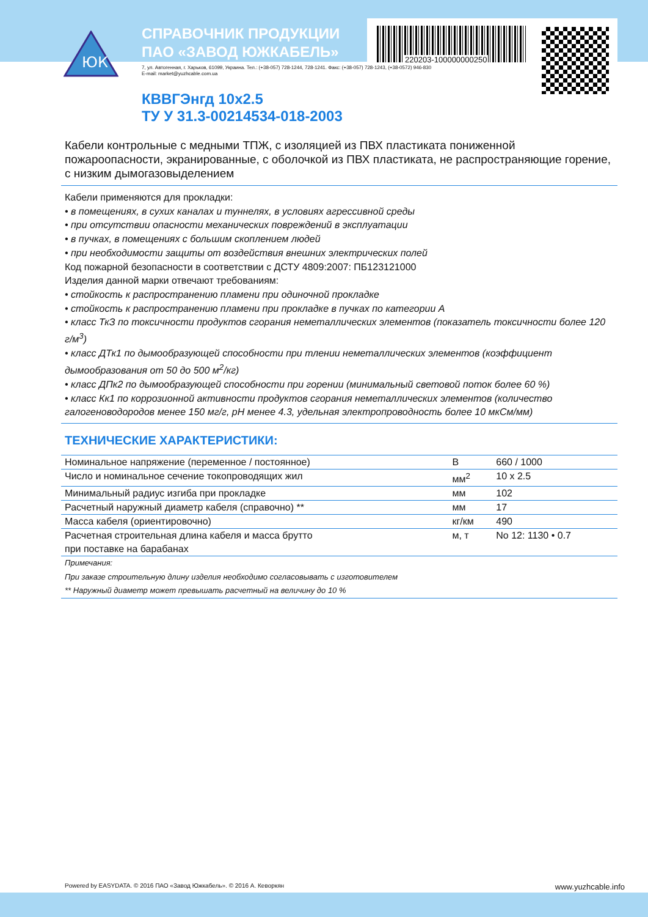ЮК
220203-100000000250
СПРАВОЧНИК ПРОДУКЦИИ
ПАО «ЗАВОД ЮЖКАБЕЛЬ»
7, ул. Автогенная, г. Харьков, 61099, Украина. Тел.: (+38-057) 728-1244, 728-1241. Факс: (+38-057) 728-1243, (+38-0572) 946-830
E-mail: market@yuzhcable.com.ua
КВВГЭнгд 10x2.5
ТУ У 31.3-00214534-018-2003
Кабели контрольные с медными ТПЖ, с изоляцией из ПВХ пластиката пониженной пожароопасности, экранированные, с оболочкой из ПВХ пластиката, не распространяющие горение, с низким дымогазовыделением
Кабели применяются для прокладки:
• в помещениях, в сухих каналах и туннелях, в условиях агрессивной среды
• при отсутствии опасности механических повреждений в эксплуатации
• в пучках, в помещениях с большим скоплением людей
• при необходимости защиты от воздействия внешних электрических полей
Код пожарной безопасности в соответствии с ДСТУ 4809:2007: ПБ123121000
Изделия данной марки отвечают требованиям:
• стойкость к распространению пламени при одиночной прокладке
• стойкость к распространению пламени при прокладке в пучках по категории А
• класс ТкЗ по токсичности продуктов сгорания неметаллических элементов (показатель токсичности более 120 г/м<sup>3</sup>)
• класс ДТк1 по дымообразующей способности при тлении неметаллических элементов (коэффициент дымообразования от 50 до 500 м<sup>2</sup>/кг)
• класс ДПк2 по дымообразующей способности при горении (минимальный световой поток более 60 %)
• класс Кк1 по коррозионной активности продуктов сгорания неметаллических элементов (количество галогеноводородов менее 150 мг/г, рН менее 4.3, удельная электропроводность более 10 мкСм/мм)
ТЕХНИЧЕСКИЕ ХАРАКТЕРИСТИКИ:
| Номинальное напряжение (переменное / постоянное) | В | 660 / 1000 |
| Число и номинальное сечение токопроводящих жил | мм<sup>2</sup> | 10 x 2.5 |
| Минимальный радиус изгиба при прокладке | мм | 102 |
| Расчетный наружный диаметр кабеля (справочно) ** | мм | 17 |
| Масса кабеля (ориентировочно) | кг/км | 490 |
| Расчетная строительная длина кабеля и масса брутто при поставке на барабанах | м, т | No 12: 1130 • 0.7 |
Примечания:
При заказе строительную длину изделия необходимо согласовывать с изготовителем
** Наружный диаметр может превышать расчетный на величину до 10 %
Powered by EASYDATA. © 2016 ПАО «Завод Южкабель». © 2016 А. Кеворкян www.yuzhcable.info